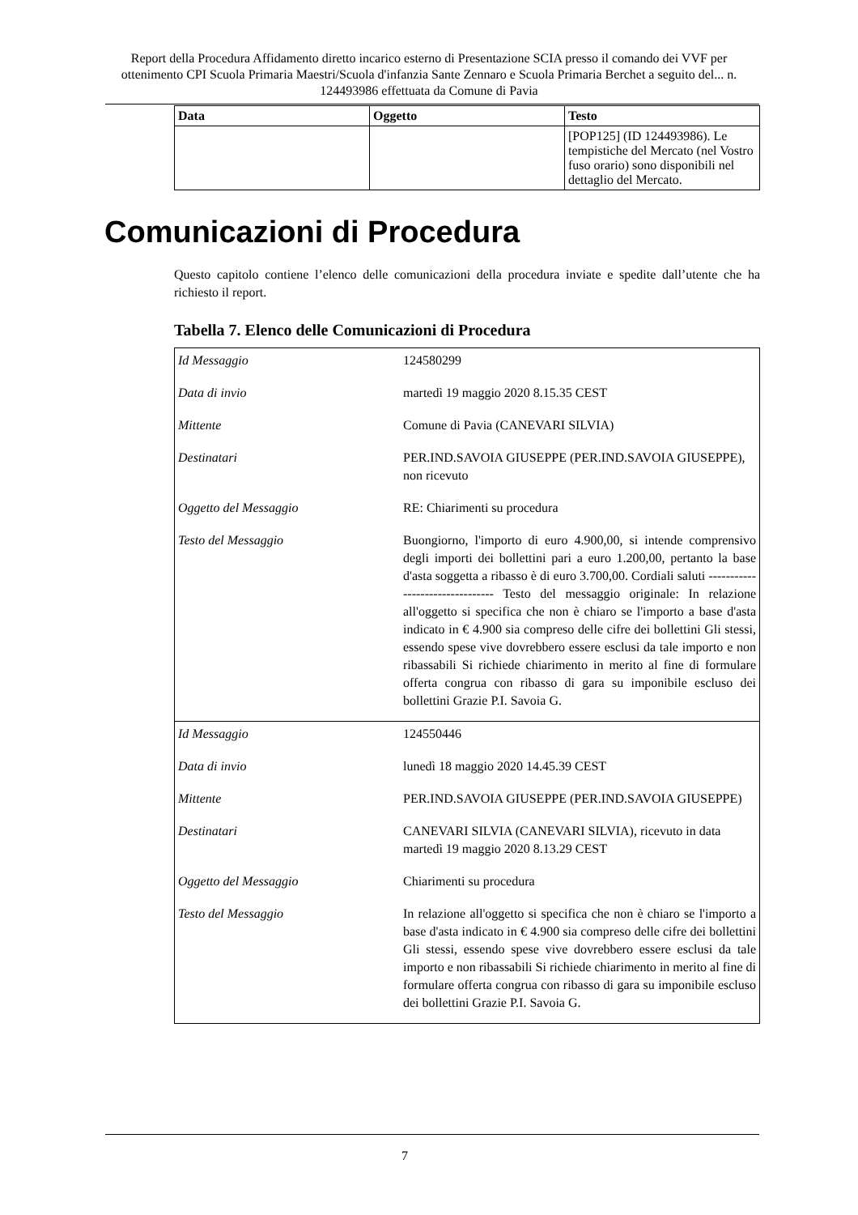Report della Procedura Affidamento diretto incarico esterno di Presentazione SCIA presso il comando dei VVF per ottenimento CPI Scuola Primaria Maestri/Scuola d'infanzia Sante Zennaro e Scuola Primaria Berchet a seguito del... n. 124493986 effettuata da Comune di Pavia
| Data | Oggetto | Testo |
| --- | --- | --- |
| | | [POP125] (ID 124493986). Le tempistiche del Mercato (nel Vostro fuso orario) sono disponibili nel dettaglio del Mercato. |
Comunicazioni di Procedura
Questo capitolo contiene l’elenco delle comunicazioni della procedura inviate e spedite dall’utente che ha richiesto il report.
Tabella 7. Elenco delle Comunicazioni di Procedura
| Id Messaggio | 124580299 |
| Data di invio | martedì 19 maggio 2020 8.15.35 CEST |
| Mittente | Comune di Pavia (CANEVARI SILVIA) |
| Destinatari | PER.IND.SAVOIA GIUSEPPE (PER.IND.SAVOIA GIUSEPPE), non ricevuto |
| Oggetto del Messaggio | RE: Chiarimenti su procedura |
| Testo del Messaggio | Buongiorno, l'importo di euro 4.900,00, si intende comprensivo degli importi dei bollettini pari a euro 1.200,00, pertanto la base d'asta soggetta a ribasso è di euro 3.700,00. Cordiali saluti -------------------------------- Testo del messaggio originale: In relazione all'oggetto si specifica che non è chiaro se l'importo a base d'asta indicato in € 4.900 sia compreso delle cifre dei bollettini Gli stessi, essendo spese vive dovrebbero essere esclusi da tale importo e non ribassabili Si richiede chiarimento in merito al fine di formulare offerta congrua con ribasso di gara su imponibile escluso dei bollettini Grazie P.I. Savoia G. |
| Id Messaggio | 124550446 |
| Data di invio | lunedì 18 maggio 2020 14.45.39 CEST |
| Mittente | PER.IND.SAVOIA GIUSEPPE (PER.IND.SAVOIA GIUSEPPE) |
| Destinatari | CANEVARI SILVIA (CANEVARI SILVIA), ricevuto in data martedì 19 maggio 2020 8.13.29 CEST |
| Oggetto del Messaggio | Chiarimenti su procedura |
| Testo del Messaggio | In relazione all'oggetto si specifica che non è chiaro se l'importo a base d'asta indicato in € 4.900 sia compreso delle cifre dei bollettini Gli stessi, essendo spese vive dovrebbero essere esclusi da tale importo e non ribassabili Si richiede chiarimento in merito al fine di formulare offerta congrua con ribasso di gara su imponibile escluso dei bollettini Grazie P.I. Savoia G. |
7